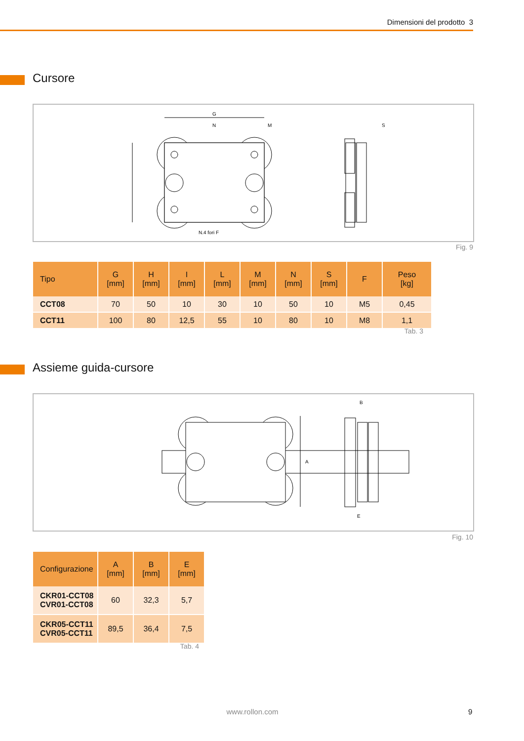Dimensioni del prodotto 3
Cursore
G
N
M
S
N.4 fori F
Fig. 9
| Tipo | G [mm] | H [mm] | I [mm] | L [mm] | M [mm] | N [mm] | S [mm] | F | Peso [kg] |
| --- | --- | --- | --- | --- | --- | --- | --- | --- | --- |
| CCT08 | 70 | 50 | 10 | 30 | 10 | 50 | 10 | M5 | 0,45 |
| CCT11 | 100 | 80 | 12,5 | 55 | 10 | 80 | 10 | M8 | 1,1 |
Tab. 3
Assieme guida-cursore
B
A
E
Fig. 10
| Configurazione | A [mm] | B [mm] | E [mm] |
| --- | --- | --- | --- |
| CKR01-CCT08 CVR01-CCT08 | 60 | 32,3 | 5,7 |
| CKR05-CCT11 CVR05-CCT11 | 89,5 | 36,4 | 7,5 |
Tab. 4
www.rollon.com 9